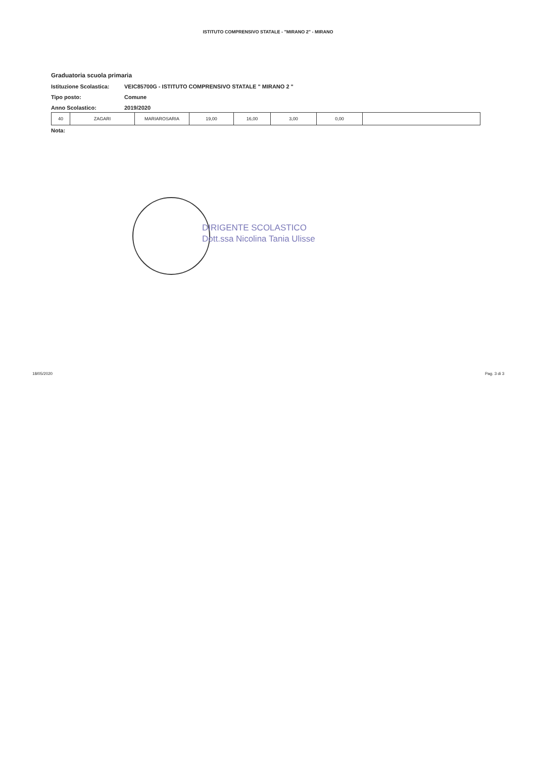ISTITUTO COMPRENSIVO STATALE - "MIRANO 2" - MIRANO
Graduatoria scuola primaria
Istituzione Scolastica: VEIC85700G - ISTITUTO COMPRENSIVO STATALE " MIRANO 2 "
Tipo posto: Comune
Anno Scolastico: 2019/2020
| 40 | ZAGARI | MARIAROSARIA | 19,00 | 16,00 | 3,00 | 0,00 | |
Nota:
DIRIGENTE SCOLASTICO
Dott.ssa Nicolina Tania Ulisse
18/05/2020 Pag. 3 di 3